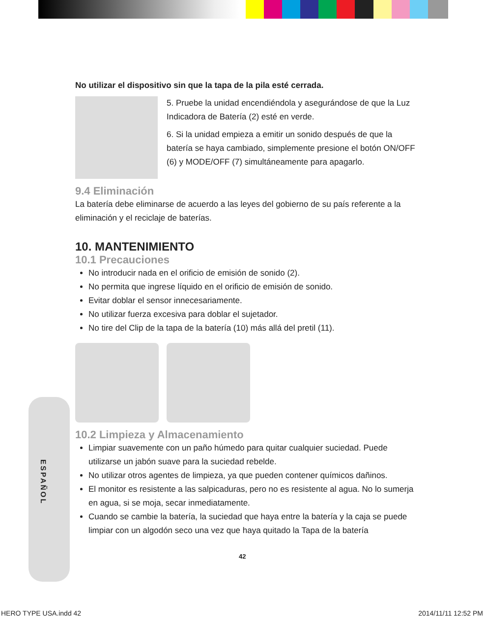ESPAÑOL
No utilizar el dispositivo sin que la tapa de la pila esté cerrada.
5. Pruebe la unidad encendiéndola y asegurándose de que la Luz Indicadora de Batería (2) esté en verde.
6. Si la unidad empieza a emitir un sonido después de que la batería se haya cambiado, simplemente presione el botón ON/OFF (6) y MODE/OFF (7) simultáneamente para apagarlo.
9.4 Eliminación
La batería debe eliminarse de acuerdo a las leyes del gobierno de su país referente a la eliminación y el reciclaje de baterías.
10. MANTENIMIENTO
10.1 Precauciones
No introducir nada en el orificio de emisión de sonido (2).
No permita que ingrese líquido en el orificio de emisión de sonido.
Evitar doblar el sensor innecesariamente.
No utilizar fuerza excesiva para doblar el sujetador.
No tire del Clip de la tapa de la batería (10) más allá del pretil (11).
10.2 Limpieza y Almacenamiento
Limpiar suavemente con un paño húmedo para quitar cualquier suciedad. Puede utilizarse un jabón suave para la suciedad rebelde.
No utilizar otros agentes de limpieza, ya que pueden contener químicos dañinos.
El monitor es resistente a las salpicaduras, pero no es resistente al agua. No lo sumerja en agua, si se moja, secar inmediatamente.
Cuando se cambie la batería, la suciedad que haya entre la batería y la caja se puede limpiar con un algodón seco una vez que haya quitado la Tapa de la batería
42
HERO TYPE USA.indd 42 2014/11/11 12:52 PM